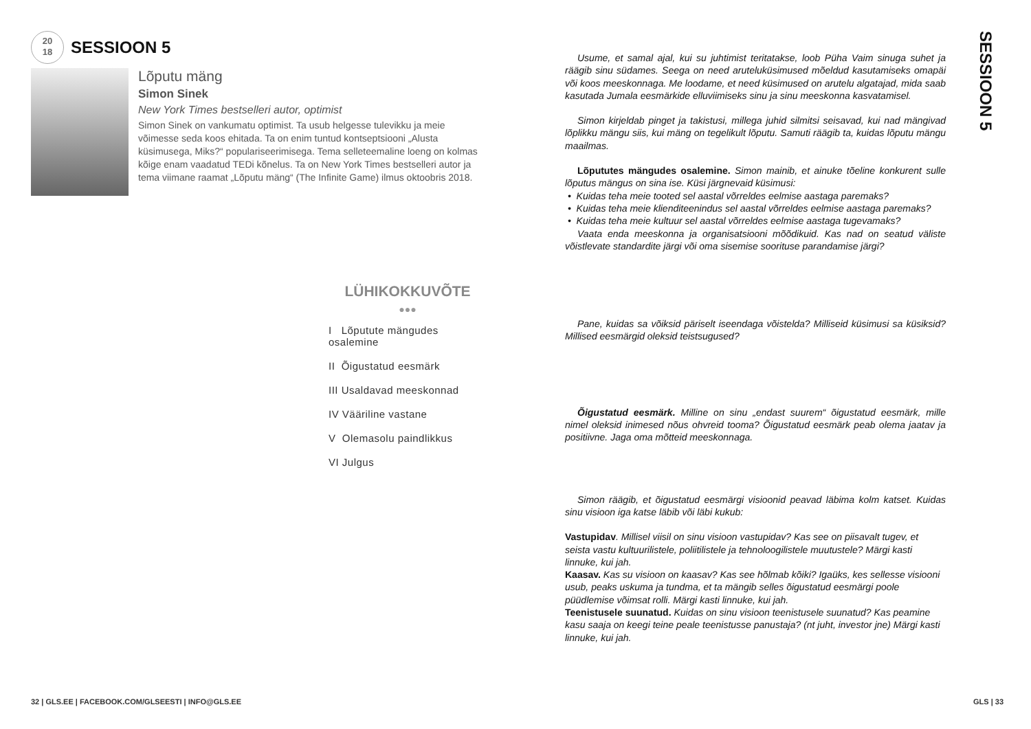20
18 SESSIOON 5
Lõputu mäng
Simon Sinek
New York Times bestselleri autor, optimist
Simon Sinek on vankumatu optimist. Ta usub helgesse tulevikku ja meie võimesse seda koos ehitada. Ta on enim tuntud kontseptsiooni „Alusta küsimusega, Miks?“ populariseerimisega. Tema selleteemaline loeng on kolmas kõige enam vaadatud TEDi kõnelus. Ta on New York Times bestselleri autor ja tema viimane raamat „Lõputu mäng“ (The Infinite Game) ilmus oktoobris 2018.
LÜHIKOKKUVÕTE
●●●
I Lõputute mängudes osalemine
II Õigustatud eesmärk
III Usaldavad meeskonnad
IV Vääriline vastane
V Olemasolu paindlikkus
VI Julgus
Usume, et samal ajal, kui su juhtimist teritatakse, loob Püha Vaim sinuga suhet ja räägib sinu südames. Seega on need aruteluküsimused mõeldud kasutamiseks omapäi või koos meeskonnaga. Me loodame, et need küsimused on arutelu algatajad, mida saab kasutada Jumala eesmärkide elluviimiseks sinu ja sinu meeskonna kasvatamisel.
Simon kirjeldab pinget ja takistusi, millega juhid silmitsi seisavad, kui nad mängivad lõplikku mängu siis, kui mäng on tegelikult lõputu. Samuti räägib ta, kuidas lõputu mängu maailmas.
Lõpututes mängudes osalemine. Simon mainib, et ainuke tõeline konkurent sulle lõputus mängus on sina ise. Küsi järgnevaid küsimusi:
• Kuidas teha meie tooted sel aastal võrreldes eelmise aastaga paremaks?
• Kuidas teha meie klienditeenindus sel aastal võrreldes eelmise aastaga paremaks?
• Kuidas teha meie kultuur sel aastal võrreldes eelmise aastaga tugevamaks?
Vaata enda meeskonna ja organisatsiooni mõõdikuid. Kas nad on seatud väliste võistlevate standardite järgi või oma sisemise soorituse parandamise järgi?
Pane, kuidas sa võiksid päriselt iseendaga võistelda? Milliseid küsimusi sa küsiksid? Millised eesmärgid oleksid teistsugused?
Õigustatud eesmärk. Milline on sinu „endast suurem“ õigustatud eesmärk, mille nimel oleksid inimesed nõus ohvreid tooma? Õigustatud eesmärk peab olema jaatav ja positiivne. Jaga oma mõtteid meeskonnaga.
Simon räägib, et õigustatud eesmärgi visioonid peavad läbima kolm katset. Kuidas sinu visioon iga katse läbib või läbi kukub:
Vastupidav. Millisel viisil on sinu visioon vastupidav? Kas see on piisavalt tugev, et seista vastu kultuurilistele, poliitilistele ja tehnoloogilistele muutustele? Märgi kasti linnuke, kui jah.
Kaasav. Kas su visioon on kaasav? Kas see hõlmab kõiki? Igaüks, kes sellesse visiooni usub, peaks uskuma ja tundma, et ta mängib selles õigustatud eesmärgi poole püüdlemise võimsat rolli. Märgi kasti linnuke, kui jah.
Teenistusele suunatud. Kuidas on sinu visioon teenistusele suunatud? Kas peamine kasu saaja on keegi teine peale teenistusse panustaja? (nt juht, investor jne) Märgi kasti linnuke, kui jah.
SESSIOON 5
32 | GLS.EE | FACEBOOK.COM/GLSEESTI | INFO@GLS.EE
GLS | 33